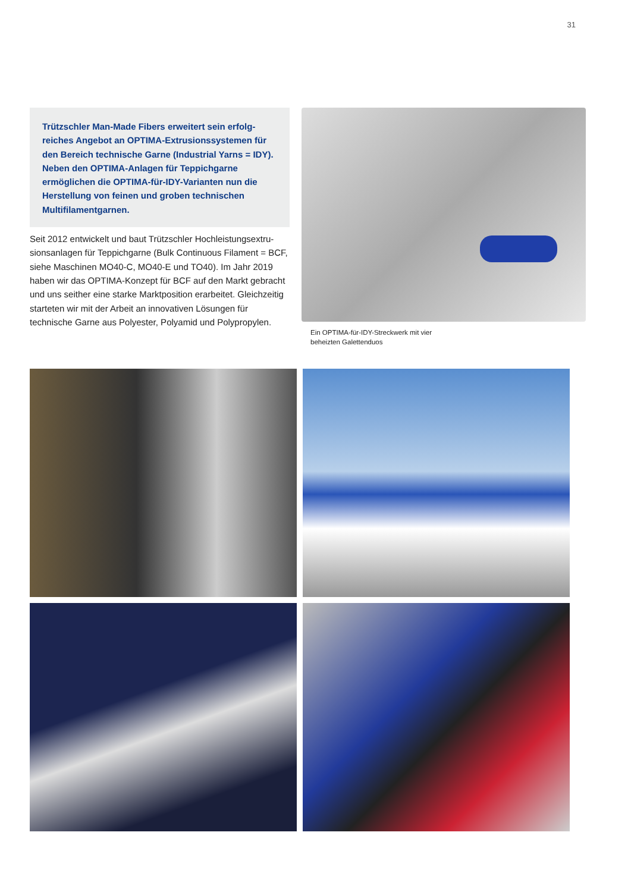31
Trützschler Man-Made Fibers erweitert sein erfolg-reiches Angebot an OPTIMA-Extrusionssystemen für den Bereich technische Garne (Industrial Yarns = IDY). Neben den OPTIMA-Anlagen für Teppichgarne ermöglichen die OPTIMA-für-IDY-Varianten nun die Herstellung von feinen und groben technischen Multifilamentgarnen.
Seit 2012 entwickelt und baut Trützschler Hochleistungsextru-sionsanlagen für Teppichgarne (Bulk Continuous Filament = BCF, siehe Maschinen MO40-C, MO40-E und TO40). Im Jahr 2019 haben wir das OPTIMA-Konzept für BCF auf den Markt gebracht und uns seither eine starke Marktposition erarbeitet. Gleichzeitig starteten wir mit der Arbeit an innovativen Lösungen für technische Garne aus Polyester, Polyamid und Polypropylen.
Ein OPTIMA-für-IDY-Streckwerk mit vier
beheizten Galettenduos